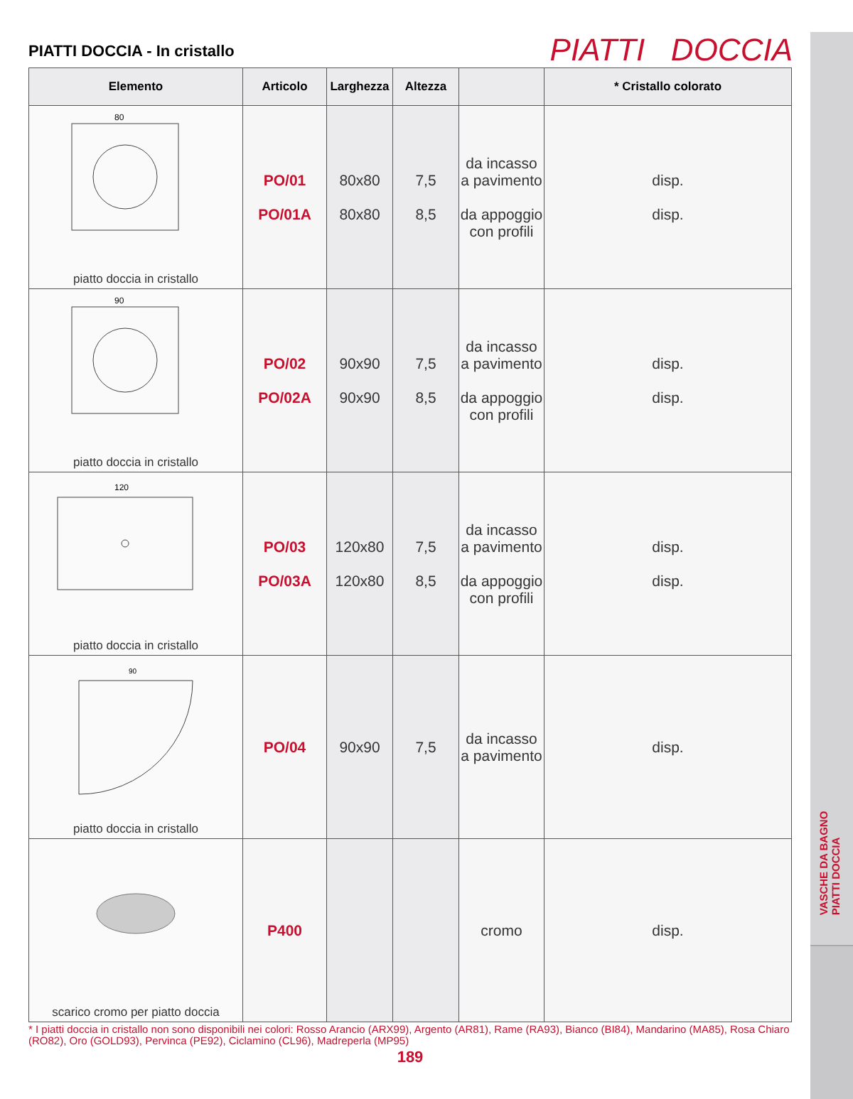VASCHE DA BAGNO
PIATTI DOCCIA
PIATTI DOCCIA - In cristallo
PIATTI DOCCIA
| Elemento | Articolo | Larghezza | Altezza | | * Cristallo colorato |
| --- | --- | --- | --- | --- | --- |
| 80 piatto doccia in cristallo | PO/01 PO/01A | 80x80 80x80 | 7,5 8,5 | da incasso a pavimento da appoggio con profili | disp. disp. |
| 90 piatto doccia in cristallo | PO/02 PO/02A | 90x90 90x90 | 7,5 8,5 | da incasso a pavimento da appoggio con profili | disp. disp. |
| 120 piatto doccia in cristallo | PO/03 PO/03A | 120x80 120x80 | 7,5 8,5 | da incasso a pavimento da appoggio con profili | disp. disp. |
| 90 piatto doccia in cristallo | PO/04 | 90x90 | 7,5 | da incasso a pavimento | disp. |
| scarico cromo per piatto doccia | P400 | | | cromo | disp. |
* I piatti doccia in cristallo non sono disponibili nei colori: Rosso Arancio (ARX99), Argento (AR81), Rame (RA93), Bianco (BI84), Mandarino (MA85), Rosa Chiaro (RO82), Oro (GOLD93), Pervinca (PE92), Ciclamino (CL96), Madreperla (MP95)
189